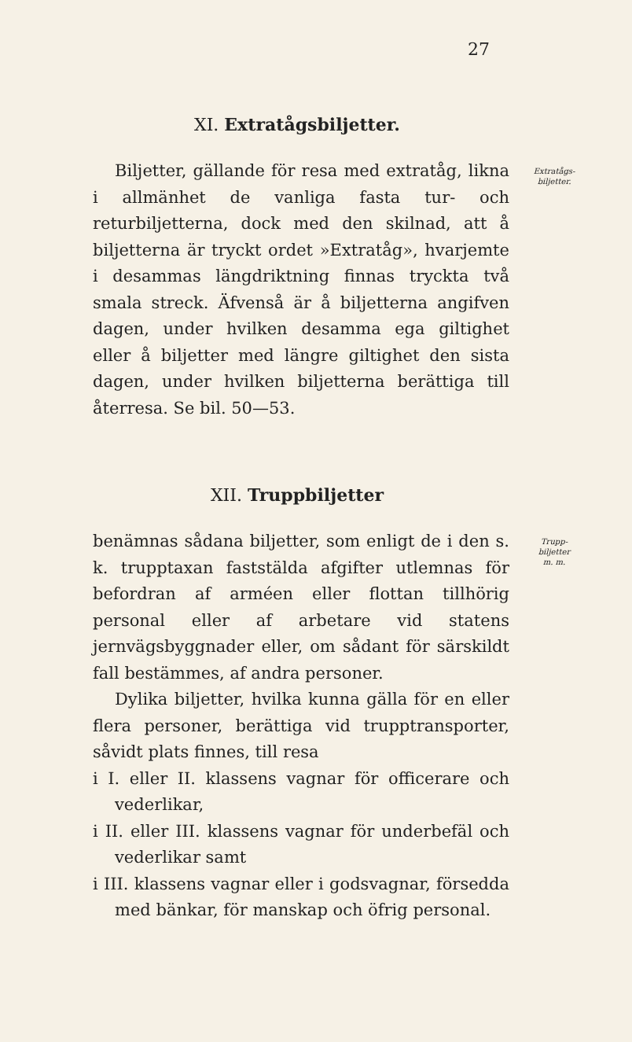27
XI. Extratågsbiljetter.
Biljetter, gällande för resa med extratåg, likna i allmänhet de vanliga fasta tur- och returbiljetterna, dock med den skilnad, att å biljetterna är tryckt ordet »Extratåg», hvarjemte i desammas längdriktning finnas tryckta två smala streck. Äfvenså är å biljetterna angifven dagen, under hvilken desamma ega giltighet eller å biljetter med längre giltighet den sista dagen, under hvilken biljetterna berättiga till återresa. Se bil. 50—53.
Extratågs-
biljetter.
XII. Truppbiljetter
benämnas sådana biljetter, som enligt de i den s. k. trupptaxan faststälda afgifter utlemnas för befordran af arméen eller flottan tillhörig personal eller af arbetare vid statens jernvägsbyggnader eller, om sådant för särskildt fall bestämmes, af andra personer.
Dylika biljetter, hvilka kunna gälla för en eller flera personer, berättiga vid trupptransporter, såvidt plats finnes, till resa
i I. eller II. klassens vagnar för officerare och vederlikar,
i II. eller III. klassens vagnar för underbefäl och vederlikar samt
i III. klassens vagnar eller i godsvagnar, försedda med bänkar, för manskap och öfrig personal.
Trupp-
biljetter
m. m.